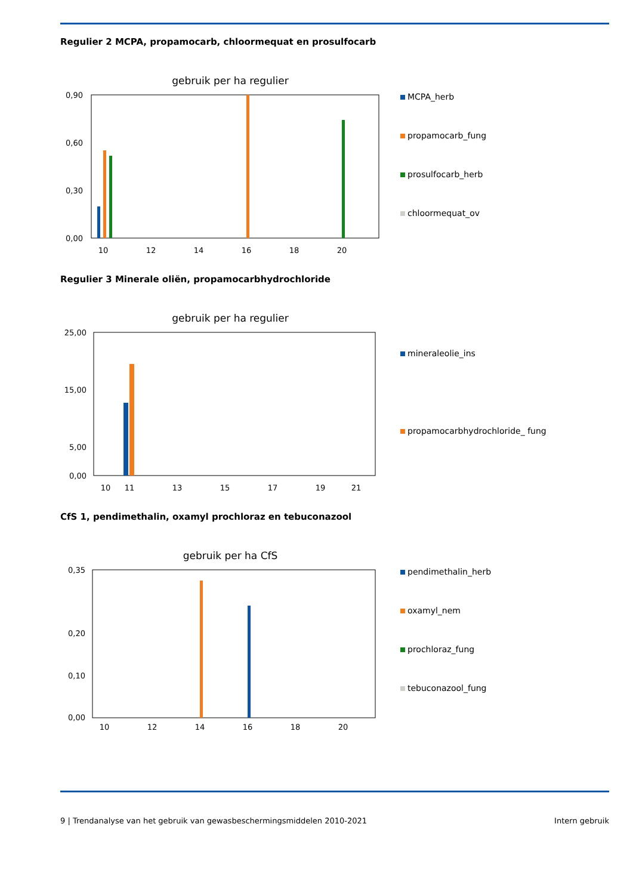Regulier 2 MCPA, propamocarb, chloormequat en prosulfocarb
gebruik per ha regulier
0,90
0,60
0,30
0,00
10
12
14
16
18
20
MCPA_herb
propamocarb_fung
prosulfocarb_herb
chloormequat_ov
Regulier 3 Minerale oliën, propamocarbhydrochloride
gebruik per ha regulier
25,00
15,00
5,00
0,00
10
11
13
15
17
19
21
mineraleolie_ins
propamocarbhydrochloride_ fung
CfS 1, pendimethalin, oxamyl prochloraz en tebuconazool
gebruik per ha CfS
0,35
0,20
0,10
0,00
10
12
14
16
18
20
pendimethalin_herb
oxamyl_nem
prochloraz_fung
tebuconazool_fung
9 | Trendanalyse van het gebruik van gewasbeschermingsmiddelen 2010-2021 Intern gebruik